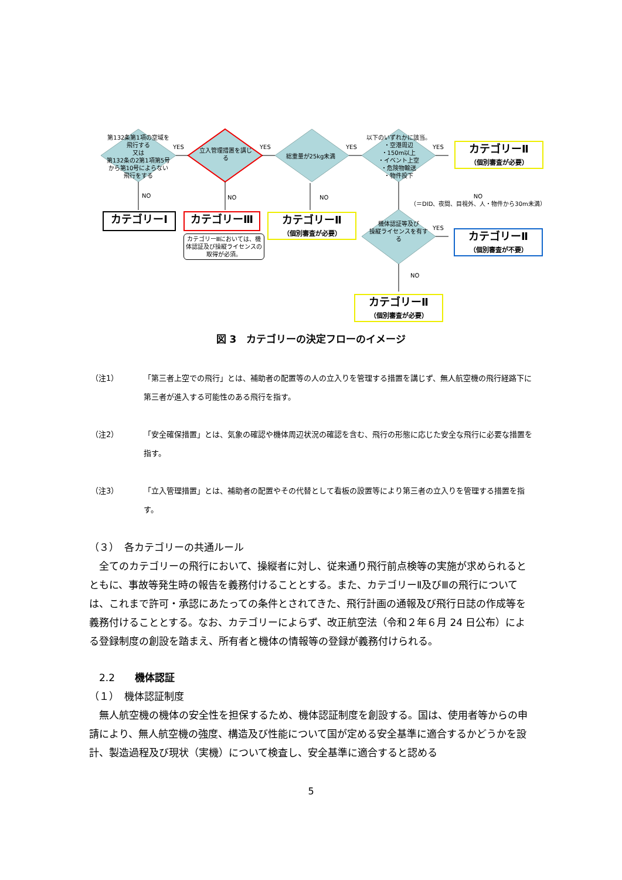第132条第1項の空域を飛行する
又は
第132条の2第1項第5号から第10号によらない飛行をする
立入管理措置を講じる
総重量が25kg未満
以下のいずれかに該当。
・空港周辺
・150m以上
・イベント上空
・危険物輸送
・物件投下
機体認証等及び
操縦ライセンスを有する
YES YES YES YES
YES
NO NO NO
NO
（＝DID、夜間、目視外、人・物件から30m未満）
NO
カテゴリーⅠ カテゴリーⅢ
カテゴリーⅢにおいては、機体認証及び操縦ライセンスの取得が必須。
カテゴリーⅡ
（個別審査が必要）
カテゴリーⅡ
（個別審査が必要）
カテゴリーⅡ
（個別審査が不要）
カテゴリーⅡ
（個別審査が必要）
図 3　カテゴリーの決定フローのイメージ
（注1） 「第三者上空での飛行」とは、補助者の配置等の人の立入りを管理する措置を講じず、無人航空機の飛行経路下に第三者が進入する可能性のある飛行を指す。
（注2） 「安全確保措置」とは、気象の確認や機体周辺状況の確認を含む、飛行の形態に応じた安全な飛行に必要な措置を指す。
（注3） 「立入管理措置」とは、補助者の配置やその代替として看板の設置等により第三者の立入りを管理する措置を指す。
（３）　各カテゴリーの共通ルール
　全てのカテゴリーの飛行において、操縦者に対し、従来通り飛行前点検等の実施が求められるとともに、事故等発生時の報告を義務付けることとする。また、カテゴリーⅡ及びⅢの飛行については、これまで許可・承認にあたっての条件とされてきた、飛行計画の通報及び飛行日誌の作成等を義務付けることとする。なお、カテゴリーによらず、改正航空法（令和２年６月 24 日公布）による登録制度の創設を踏まえ、所有者と機体の情報等の登録が義務付けられる。
　2.2　　機体認証
（１）　機体認証制度
　無人航空機の機体の安全性を担保するため、機体認証制度を創設する。国は、使用者等からの申請により、無人航空機の強度、構造及び性能について国が定める安全基準に適合するかどうかを設計、製造過程及び現状（実機）について検査し、安全基準に適合すると認める
5